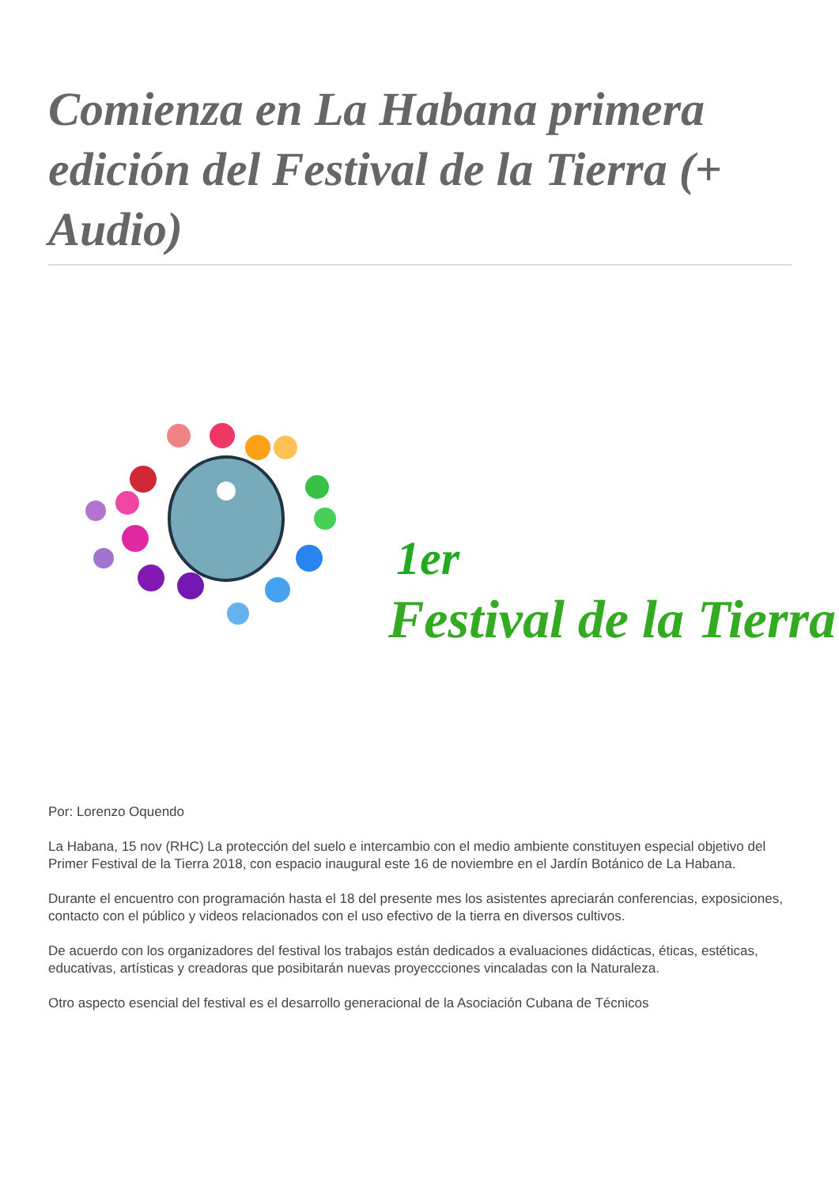Comienza en La Habana primera edición del Festival de la Tierra (+ Audio)
1er
Festival de la Tierra
Por: Lorenzo Oquendo
La Habana, 15 nov (RHC) La protección del suelo e intercambio con el medio ambiente constituyen especial objetivo del Primer Festival de la Tierra 2018, con espacio inaugural este 16 de noviembre en el Jardín Botánico de La Habana.
Durante el encuentro con programación hasta el 18 del presente mes los asistentes apreciarán conferencias, exposiciones, contacto con el público y videos relacionados con el uso efectivo de la tierra en diversos cultivos.
De acuerdo con los organizadores del festival los trabajos están dedicados a evaluaciones didácticas, éticas, estéticas, educativas, artísticas y creadoras que posibitarán nuevas proyeccciones vincaladas con la Naturaleza.
Otro aspecto esencial del festival es el desarrollo generacional de la Asociación Cubana de Técnicos